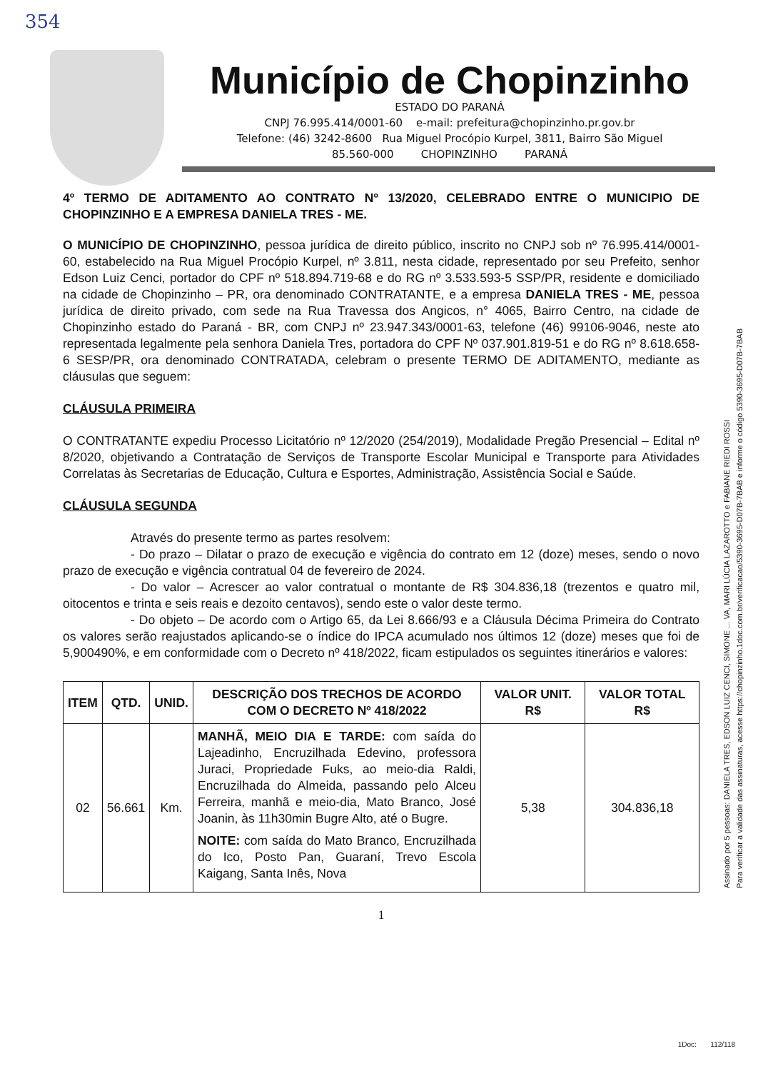354
Município de Chopinzinho
ESTADO DO PARANÁ
CNPJ 76.995.414/0001-60 e-mail: prefeitura@chopinzinho.pr.gov.br
Telefone: (46) 3242-8600 Rua Miguel Procópio Kurpel, 3811, Bairro São Miguel
85.560-000 CHOPINZINHO PARANÁ
4º TERMO DE ADITAMENTO AO CONTRATO Nº 13/2020, CELEBRADO ENTRE O MUNICIPIO DE CHOPINZINHO E A EMPRESA DANIELA TRES - ME.
O MUNICÍPIO DE CHOPINZINHO, pessoa jurídica de direito público, inscrito no CNPJ sob nº 76.995.414/0001-60, estabelecido na Rua Miguel Procópio Kurpel, nº 3.811, nesta cidade, representado por seu Prefeito, senhor Edson Luiz Cenci, portador do CPF nº 518.894.719-68 e do RG nº 3.533.593-5 SSP/PR, residente e domiciliado na cidade de Chopinzinho – PR, ora denominado CONTRATANTE, e a empresa DANIELA TRES - ME, pessoa jurídica de direito privado, com sede na Rua Travessa dos Angicos, n° 4065, Bairro Centro, na cidade de Chopinzinho estado do Paraná - BR, com CNPJ nº 23.947.343/0001-63, telefone (46) 99106-9046, neste ato representada legalmente pela senhora Daniela Tres, portadora do CPF Nº 037.901.819-51 e do RG nº 8.618.658-6 SESP/PR, ora denominado CONTRATADA, celebram o presente TERMO DE ADITAMENTO, mediante as cláusulas que seguem:
CLÁUSULA PRIMEIRA
O CONTRATANTE expediu Processo Licitatório nº 12/2020 (254/2019), Modalidade Pregão Presencial – Edital nº 8/2020, objetivando a Contratação de Serviços de Transporte Escolar Municipal e Transporte para Atividades Correlatas às Secretarias de Educação, Cultura e Esportes, Administração, Assistência Social e Saúde.
CLÁUSULA SEGUNDA
Através do presente termo as partes resolvem:
- Do prazo – Dilatar o prazo de execução e vigência do contrato em 12 (doze) meses, sendo o novo prazo de execução e vigência contratual 04 de fevereiro de 2024.
- Do valor – Acrescer ao valor contratual o montante de R$ 304.836,18 (trezentos e quatro mil, oitocentos e trinta e seis reais e dezoito centavos), sendo este o valor deste termo.
- Do objeto – De acordo com o Artigo 65, da Lei 8.666/93 e a Cláusula Décima Primeira do Contrato os valores serão reajustados aplicando-se o índice do IPCA acumulado nos últimos 12 (doze) meses que foi de 5,900490%, e em conformidade com o Decreto nº 418/2022, ficam estipulados os seguintes itinerários e valores:
| ITEM | QTD. | UNID. | DESCRIÇÃO DOS TRECHOS DE ACORDO COM O DECRETO Nº 418/2022 | VALOR UNIT. R$ | VALOR TOTAL R$ |
| --- | --- | --- | --- | --- | --- |
| 02 | 56.661 | Km. | MANHÃ, MEIO DIA E TARDE: com saída do Lajeadinho, Encruzilhada Edevino, professora Juraci, Propriedade Fuks, ao meio-dia Raldi, Encruzilhada do Almeida, passando pelo Alceu Ferreira, manhã e meio-dia, Mato Branco, José Joanin, às 11h30min Bugre Alto, até o Bugre. NOITE: com saída do Mato Branco, Encruzilhada do Ico, Posto Pan, Guaraní, Trevo Escola Kaigang, Santa Inês, Nova | 5,38 | 304.836,18 |
1
Assinado por 5 pessoas: DANIELA TRES, EDSON LUIZ CENCI, SIMONE ... VA, MARI LÚCIA LAZAROTTO e FABIANE RIEDI ROSSI
Para verificar a validade das assinaturas, acesse https://chopinzinho.1doc.com.br/verificacao/5390-3695-D07B-7BAB e informe o código 5390-3695-D07B-7BAB
1Doc: 112/118